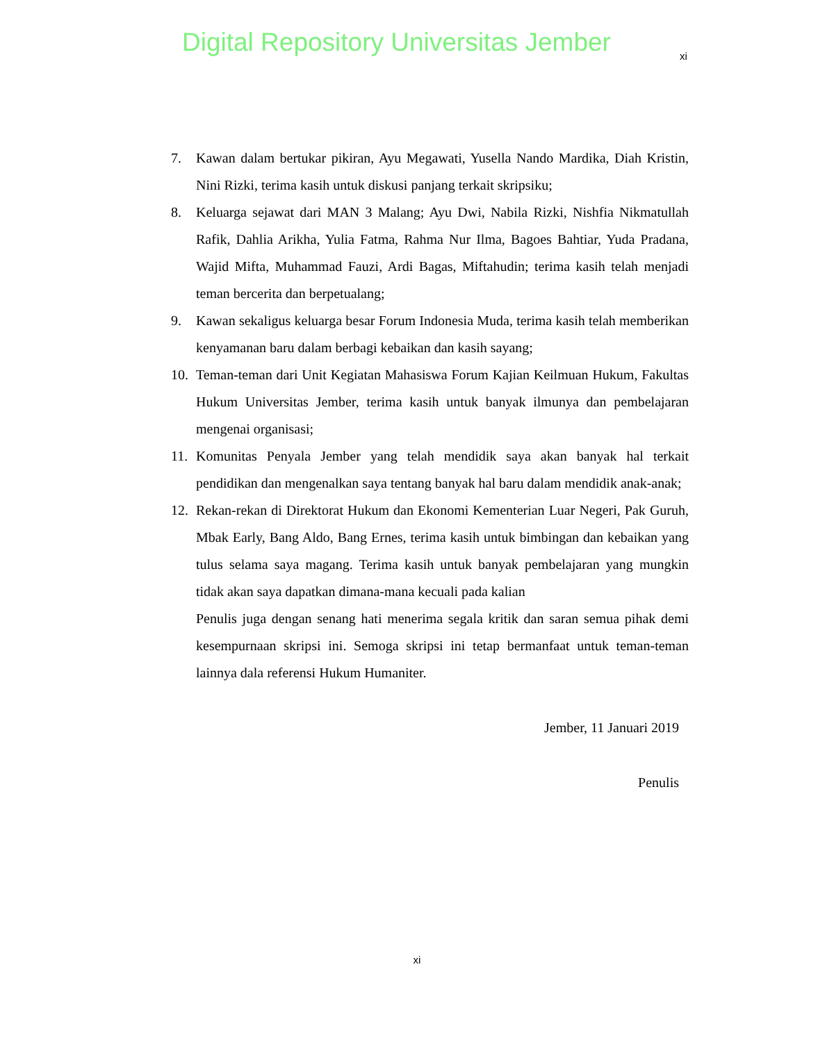Digital Repository Universitas Jember
xi
7. Kawan dalam bertukar pikiran, Ayu Megawati, Yusella Nando Mardika, Diah Kristin, Nini Rizki, terima kasih untuk diskusi panjang terkait skripsiku;
8. Keluarga sejawat dari MAN 3 Malang; Ayu Dwi, Nabila Rizki, Nishfia Nikmatullah Rafik, Dahlia Arikha, Yulia Fatma, Rahma Nur Ilma, Bagoes Bahtiar, Yuda Pradana, Wajid Mifta, Muhammad Fauzi, Ardi Bagas, Miftahudin; terima kasih telah menjadi teman bercerita dan berpetualang;
9. Kawan sekaligus keluarga besar Forum Indonesia Muda, terima kasih telah memberikan kenyamanan baru dalam berbagi kebaikan dan kasih sayang;
10. Teman-teman dari Unit Kegiatan Mahasiswa Forum Kajian Keilmuan Hukum, Fakultas Hukum Universitas Jember, terima kasih untuk banyak ilmunya dan pembelajaran mengenai organisasi;
11. Komunitas Penyala Jember yang telah mendidik saya akan banyak hal terkait pendidikan dan mengenalkan saya tentang banyak hal baru dalam mendidik anak-anak;
12. Rekan-rekan di Direktorat Hukum dan Ekonomi Kementerian Luar Negeri, Pak Guruh, Mbak Early, Bang Aldo, Bang Ernes, terima kasih untuk bimbingan dan kebaikan yang tulus selama saya magang. Terima kasih untuk banyak pembelajaran yang mungkin tidak akan saya dapatkan dimana-mana kecuali pada kalian
Penulis juga dengan senang hati menerima segala kritik dan saran semua pihak demi kesempurnaan skripsi ini. Semoga skripsi ini tetap bermanfaat untuk teman-teman lainnya dala referensi Hukum Humaniter.
Jember, 11 Januari 2019
Penulis
xi